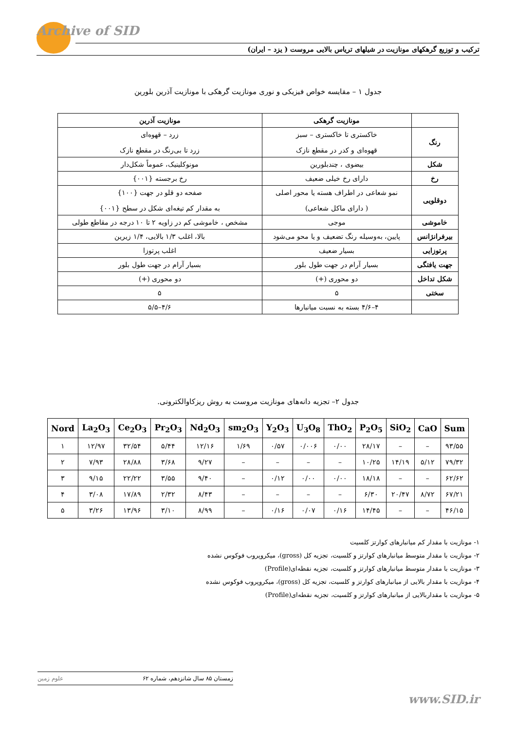Archive of SID
ترکیب و توزیع گرهکهای مونازیت در شیلهای تریاس بالایی مروست ( یزد – ایران)
جدول ۱ – مقایسه خواص فیزیکی و نوری مونازیت گرهکی با مونازیت آذرین بلورین
| | مونازیت گرهکی | مونازیت آذرین |
| --- | --- | --- |
| رنگ | خاکستری تا خاکستری – سبز قهوه‌ای و کدر در مقطع نازک | زرد – قهوه‌ای زرد تا بی‌رنگ در مقطع نازک |
| شکل | بیضوی ، چندبلورین | مونوکلینیک، عموماً شکل‌دار |
| رخ | دارای رخ خیلی ضعیف | رخ برجسته {۰۰۱} |
| دوقلویی | نمو شعاعی در اطراف هسته یا محور اصلی ( دارای ماکل شعاعی) | صفحه دو قلو در جهت {۱۰۰} به مقدار کم تیغه‌ای شکل در سطح {۰۰۱} |
| خاموشی | موجی | مشخص ، خاموشی کم در زاویه ۲ تا ۱۰ درجه در مقاطع طولی |
| بیرفرانژانس | پایین، به‌وسیله رنگ تضعیف و یا محو می‌شود | بالا، اغلب ۱/۳ بالایی، ۱/۴ زیرین |
| پرتوزایی | بسیار ضعیف | اغلب پرتوزا |
| جهت یافتگی | بسیار آرام در جهت طول بلور | بسیار آرام در جهت طول بلور |
| شکل تداخل | دو محوری (+) | دو محوری (+) |
| سختی | ۵ | ۵ |
| | ۴–۴/۶ بسته به نسبت میانبارها | ۴/۶–۵/۵ |
جدول ۲– تجزیه دانه‌های مونازیت مروست به روش ریزکاوالکترونی.
| Nord | La<sub>2</sub>O<sub>3</sub> | Ce<sub>2</sub>O<sub>3</sub> | Pr<sub>2</sub>O<sub>3</sub> | Nd<sub>2</sub>O<sub>3</sub> | sm<sub>2</sub>O<sub>3</sub> | Y<sub>2</sub>O<sub>3</sub> | U<sub>3</sub>O<sub>8</sub> | ThO<sub>2</sub> | P<sub>2</sub>O<sub>5</sub> | SiO<sub>2</sub> | CaO | Sum |
| --- | --- | --- | --- | --- | --- | --- | --- | --- | --- | --- | --- | --- |
| ۱ | ۱۲/۹۷ | ۳۲/۵۴ | ۵/۴۴ | ۱۲/۱۶ | ۱/۶۹ | ۰/۵۷ | ۰/۰۰۶ | ۰/۰۰ | ۲۸/۱۷ | – | – | ۹۳/۵۵ |
| ۲ | ۷/۹۳ | ۲۸/۸۸ | ۳/۶۸ | ۹/۲۷ | – | – | – | – | ۱۰/۲۵ | ۱۴/۱۹ | ۵/۱۲ | ۷۹/۳۲ |
| ۳ | ۹/۱۵ | ۲۲/۲۲ | ۳/۵۵ | ۹/۴۰ | – | ۰/۱۲ | ۰/۰۰ | ۰/۰۰ | ۱۸/۱۸ | – | – | ۶۲/۶۲ |
| ۴ | ۳/۰۸ | ۱۷/۸۹ | ۲/۳۲ | ۸/۴۳ | – | – | – | – | ۶/۳۰ | ۲۰/۴۷ | ۸/۷۲ | ۶۷/۲۱ |
| ۵ | ۳/۲۶ | ۱۳/۹۶ | ۳/۱۰ | ۸/۹۹ | – | ۰/۱۶ | ۰/۰۷ | ۰/۱۶ | ۱۴/۴۵ | – | – | ۴۶/۱۵ |
۱- مونازیت با مقدار کم میانبارهای کوارتز کلسیت
۲- مونازیت با مقدار متوسط میانبارهای کوارتز و کلسیت، تجزیه کل (gross)، میکروپروب فوکوس نشده
۳- مونازیت با مقدار متوسط میانبارهای کوارتز و کلسیت، تجزیه نقطه‌ای(Profile)
۴- مونازیت با مقدار بالایی از میانبارهای کوارتز و کلسیت، تجزیه کل (gross)، میکروپروب فوکوس نشده
۵- مونازیت با مقداربالایی از میانبارهای کوارتز و کلسیت، تجزیه نقطه‌ای(Profile)
زمستان ۸۵ سال شانزدهم، شماره ۶۲ علوم زمین
www.SID.ir